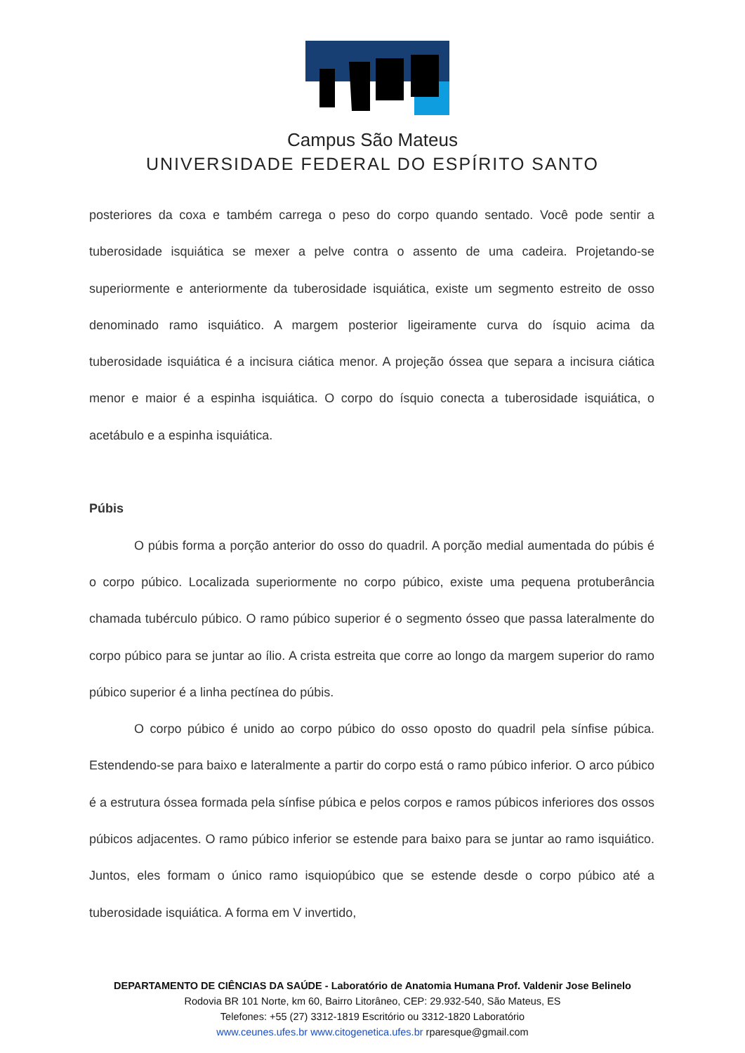Campus São Mateus
UNIVERSIDADE FEDERAL DO ESPÍRITO SANTO
posteriores da coxa e também carrega o peso do corpo quando sentado. Você pode sentir a tuberosidade isquiática se mexer a pelve contra o assento de uma cadeira. Projetando-se superiormente e anteriormente da tuberosidade isquiática, existe um segmento estreito de osso denominado ramo isquiático. A margem posterior ligeiramente curva do ísquio acima da tuberosidade isquiática é a incisura ciática menor. A projeção óssea que separa a incisura ciática menor e maior é a espinha isquiática. O corpo do ísquio conecta a tuberosidade isquiática, o acetábulo e a espinha isquiática.
Púbis
O púbis forma a porção anterior do osso do quadril. A porção medial aumentada do púbis é o corpo púbico. Localizada superiormente no corpo púbico, existe uma pequena protuberância chamada tubérculo púbico. O ramo púbico superior é o segmento ósseo que passa lateralmente do corpo púbico para se juntar ao ílio. A crista estreita que corre ao longo da margem superior do ramo púbico superior é a linha pectínea do púbis.
O corpo púbico é unido ao corpo púbico do osso oposto do quadril pela sínfise púbica. Estendendo-se para baixo e lateralmente a partir do corpo está o ramo púbico inferior. O arco púbico é a estrutura óssea formada pela sínfise púbica e pelos corpos e ramos púbicos inferiores dos ossos púbicos adjacentes. O ramo púbico inferior se estende para baixo para se juntar ao ramo isquiático. Juntos, eles formam o único ramo isquiopúbico que se estende desde o corpo púbico até a tuberosidade isquiática. A forma em V invertido,
DEPARTAMENTO DE CIÊNCIAS DA SAÚDE - Laboratório de Anatomia Humana Prof. Valdenir Jose Belinelo
Rodovia BR 101 Norte, km 60, Bairro Litorâneo, CEP: 29.932-540, São Mateus, ES
Telefones: +55 (27) 3312-1819 Escritório ou 3312-1820 Laboratório
www.ceunes.ufes.br www.citogenetica.ufes.br rparesque@gmail.com